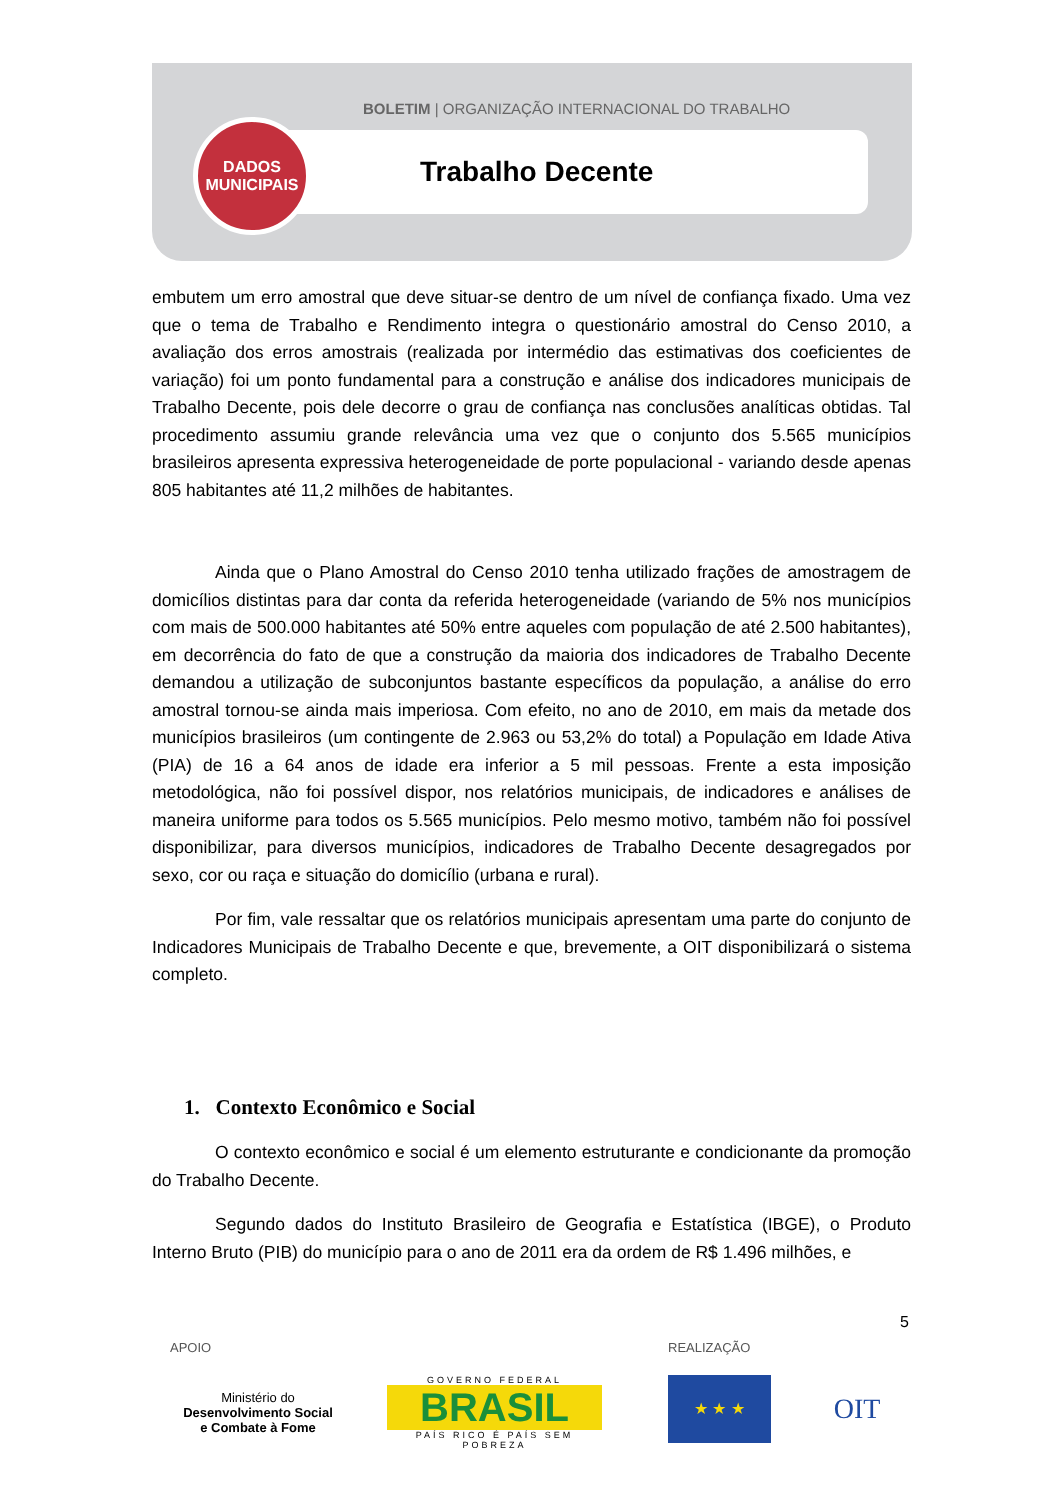BOLETIM | ORGANIZAÇÃO INTERNACIONAL DO TRABALHO
DADOS
MUNICIPAIS
Trabalho Decente
embutem um erro amostral que deve situar-se dentro de um nível de confiança fixado. Uma vez que o tema de Trabalho e Rendimento integra o questionário amostral do Censo 2010, a avaliação dos erros amostrais (realizada por intermédio das estimativas dos coeficientes de variação) foi um ponto fundamental para a construção e análise dos indicadores municipais de Trabalho Decente, pois dele decorre o grau de confiança nas conclusões analíticas obtidas. Tal procedimento assumiu grande relevância uma vez que o conjunto dos 5.565 municípios brasileiros apresenta expressiva heterogeneidade de porte populacional - variando desde apenas 805 habitantes até 11,2 milhões de habitantes.
Ainda que o Plano Amostral do Censo 2010 tenha utilizado frações de amostragem de domicílios distintas para dar conta da referida heterogeneidade (variando de 5% nos municípios com mais de 500.000 habitantes até 50% entre aqueles com população de até 2.500 habitantes), em decorrência do fato de que a construção da maioria dos indicadores de Trabalho Decente demandou a utilização de subconjuntos bastante específicos da população, a análise do erro amostral tornou-se ainda mais imperiosa. Com efeito, no ano de 2010, em mais da metade dos municípios brasileiros (um contingente de 2.963 ou 53,2% do total) a População em Idade Ativa (PIA) de 16 a 64 anos de idade era inferior a 5 mil pessoas. Frente a esta imposição metodológica, não foi possível dispor, nos relatórios municipais, de indicadores e análises de maneira uniforme para todos os 5.565 municípios. Pelo mesmo motivo, também não foi possível disponibilizar, para diversos municípios, indicadores de Trabalho Decente desagregados por sexo, cor ou raça e situação do domicílio (urbana e rural).
Por fim, vale ressaltar que os relatórios municipais apresentam uma parte do conjunto de Indicadores Municipais de Trabalho Decente e que, brevemente, a OIT disponibilizará o sistema completo.
1. Contexto Econômico e Social
O contexto econômico e social é um elemento estruturante e condicionante da promoção do Trabalho Decente.
Segundo dados do Instituto Brasileiro de Geografia e Estatística (IBGE), o Produto Interno Bruto (PIB) do município para o ano de 2011 era da ordem de R$ 1.496 milhões, e
5
APOIO REALIZAÇÃO
Ministério do
Desenvolvimento Social
e Combate à Fome
GOVERNO FEDERAL
BRASIL
PAÍS RICO É PAÍS SEM POBREZA
★ ★ ★ OIT